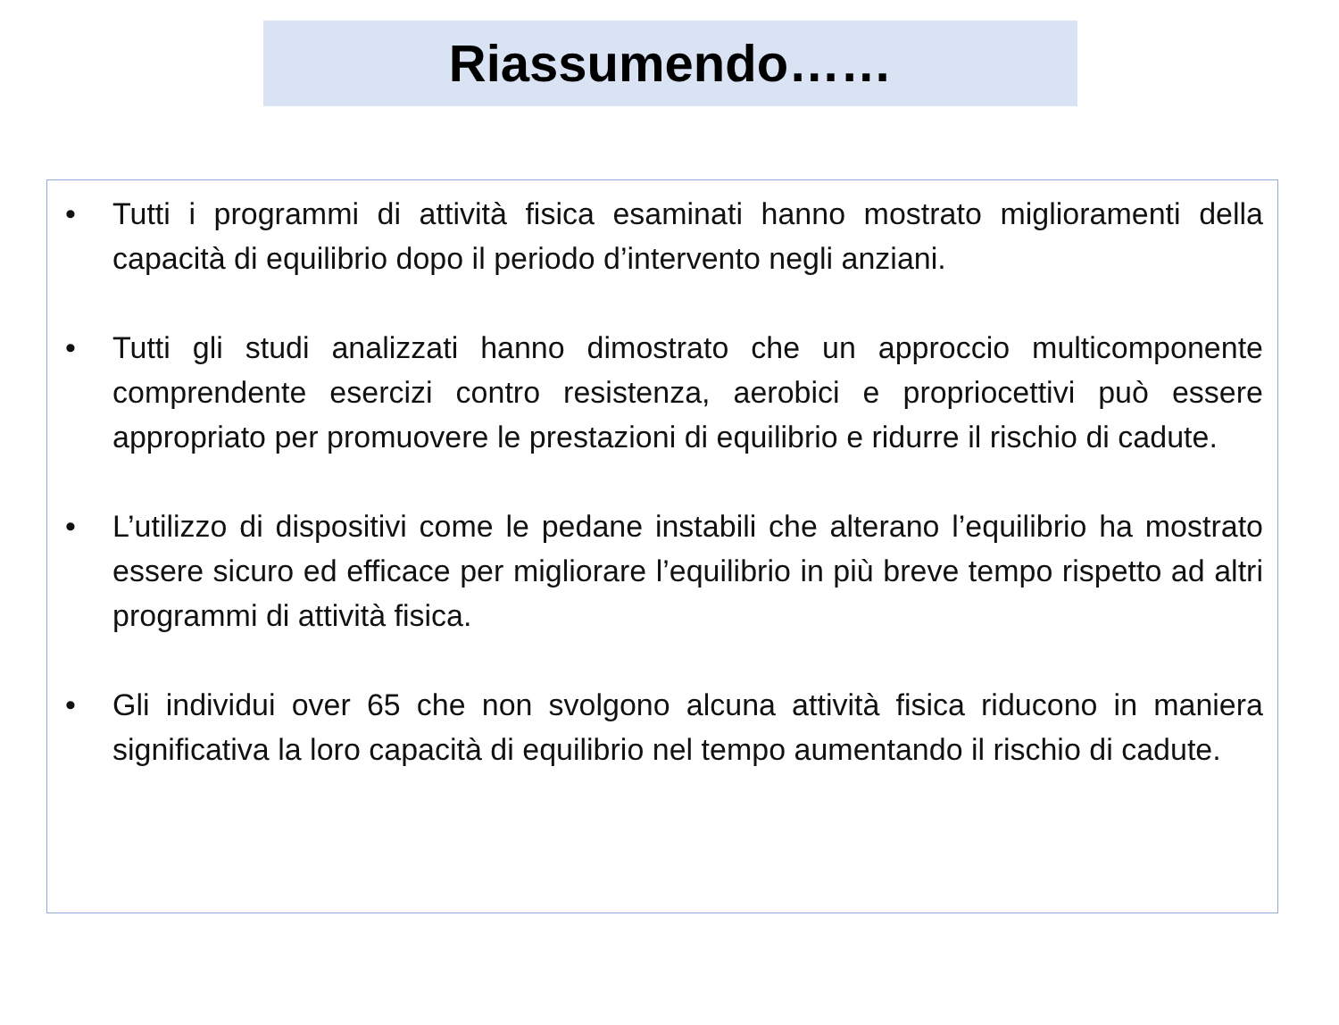Riassumendo……
• Tutti i programmi di attività fisica esaminati hanno mostrato miglioramenti della capacità di equilibrio dopo il periodo d’intervento negli anziani.
• Tutti gli studi analizzati hanno dimostrato che un approccio multicomponente comprendente esercizi contro resistenza, aerobici e propriocettivi può essere appropriato per promuovere le prestazioni di equilibrio e ridurre il rischio di cadute.
• L’utilizzo di dispositivi come le pedane instabili che alterano l’equilibrio ha mostrato essere sicuro ed efficace per migliorare l’equilibrio in più breve tempo rispetto ad altri programmi di attività fisica.
• Gli individui over 65 che non svolgono alcuna attività fisica riducono in maniera significativa la loro capacità di equilibrio nel tempo aumentando il rischio di cadute.